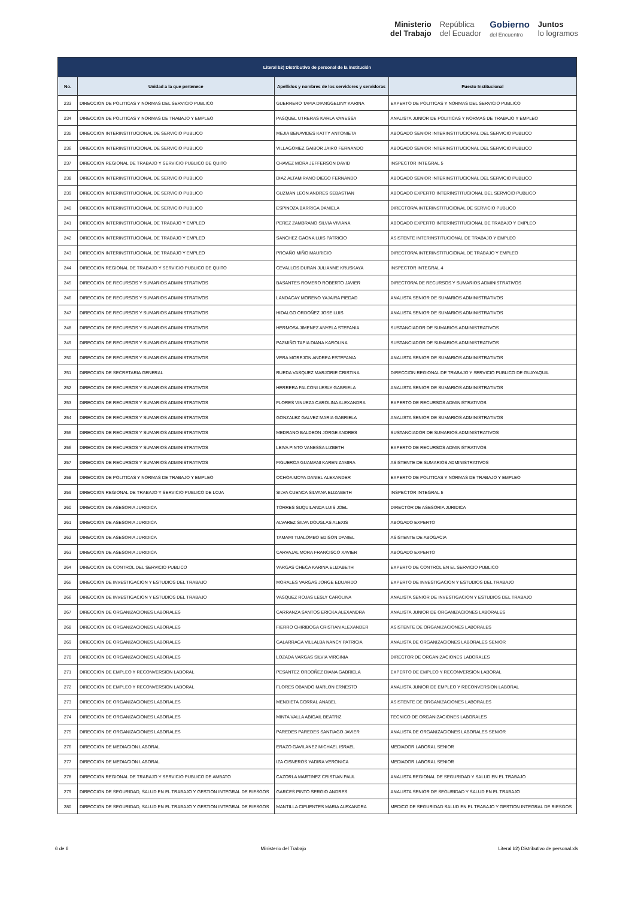Ministerio
del Trabajo
República
del Ecuador
Gobierno
del Encuentro
Juntos
lo logramos
| Literal b2) Distributivo de personal de la institución | | | |
| --- | --- | --- | --- |
| No. | Unidad a la que pertenece | Apellidos y nombres de los servidores y servidoras | Puesto Institucional |
| 233 | DIRECCION DE POLITICAS Y NORMAS DEL SERVICIO PUBLICO | GUERRERO TAPIA DIANGGELINY KARINA | EXPERTO DE POLITICAS Y NORMAS DEL SERVICIO PUBLICO |
| 234 | DIRECCION DE POLITICAS Y NORMAS DE TRABAJO Y EMPLEO | PASQUEL UTRERAS KARLA VANESSA | ANALISTA JUNIOR DE POLITICAS Y NORMAS DE TRABAJO Y EMPLEO |
| 235 | DIRECCION INTERINSTITUCIONAL DE SERVICIO PUBLICO | MEJIA BENAVIDES KATTY ANTONIETA | ABOGADO SENIOR INTERINSTITUCIONAL DEL SERVICIO PUBLICO |
| 236 | DIRECCION INTERINSTITUCIONAL DE SERVICIO PUBLICO | VILLAGOMEZ GAIBOR JAIRO FERNANDO | ABOGADO SENIOR INTERINSTITUCIONAL DEL SERVICIO PUBLICO |
| 237 | DIRECCION REGIONAL DE TRABAJO Y SERVICIO PUBLICO DE QUITO | CHAVEZ MORA JEFFERSON DAVID | INSPECTOR INTEGRAL 5 |
| 238 | DIRECCION INTERINSTITUCIONAL DE SERVICIO PUBLICO | DIAZ ALTAMIRANO DIEGO FERNANDO | ABOGADO SENIOR INTERINSTITUCIONAL DEL SERVICIO PUBLICO |
| 239 | DIRECCION INTERINSTITUCIONAL DE SERVICIO PUBLICO | GUZMAN LEON ANDRES SEBASTIAN | ABOGADO EXPERTO INTERINSTITUCIONAL DEL SERVICIO PUBLICO |
| 240 | DIRECCION INTERINSTITUCIONAL DE SERVICIO PUBLICO | ESPINOZA BARRIGA DANIELA | DIRECTOR/A INTERINSTITUCIONAL DE SERVICIO PUBLICO |
| 241 | DIRECCION INTERINSTITUCIONAL DE TRABAJO Y EMPLEO | PEREZ ZAMBRANO SILVIA VIVIANA | ABOGADO EXPERTO INTERINSTITUCIONAL DE TRABAJO Y EMPLEO |
| 242 | DIRECCION INTERINSTITUCIONAL DE TRABAJO Y EMPLEO | SANCHEZ GAONA LUIS PATRICIO | ASISTENTE INTERINSTITUCIONAL DE TRABAJO Y EMPLEO |
| 243 | DIRECCION INTERINSTITUCIONAL DE TRABAJO Y EMPLEO | PROAÑO MIÑO MAURICIO | DIRECTOR/A INTERINSTITUCIONAL DE TRABAJO Y EMPLEO |
| 244 | DIRECCION REGIONAL DE TRABAJO Y SERVICIO PUBLICO DE QUITO | CEVALLOS DURAN JULIANNE KRUSKAYA | INSPECTOR INTEGRAL 4 |
| 245 | DIRECCION DE RECURSOS Y SUMARIOS ADMINISTRATIVOS | BASANTES ROMERO ROBERTO JAVIER | DIRECTOR/A DE RECURSOS Y SUMARIOS ADMINISTRATIVOS |
| 246 | DIRECCION DE RECURSOS Y SUMARIOS ADMINISTRATIVOS | LANDACAY MORENO YAJAIRA PIEDAD | ANALISTA SENIOR DE SUMARIOS ADMINISTRATIVOS |
| 247 | DIRECCION DE RECURSOS Y SUMARIOS ADMINISTRATIVOS | HIDALGO ORDOÑEZ JOSE LUIS | ANALISTA SENIOR DE SUMARIOS ADMINISTRATIVOS |
| 248 | DIRECCION DE RECURSOS Y SUMARIOS ADMINISTRATIVOS | HERMOSA JIMENEZ ANYELA STEFANIA | SUSTANCIADOR DE SUMARIOS ADMINISTRATIVOS |
| 249 | DIRECCION DE RECURSOS Y SUMARIOS ADMINISTRATIVOS | PAZMIÑO TAPIA DIANA KAROLINA | SUSTANCIADOR DE SUMARIOS ADMINISTRATIVOS |
| 250 | DIRECCION DE RECURSOS Y SUMARIOS ADMINISTRATIVOS | VERA MOREJON ANDREA ESTEFANIA | ANALISTA SENIOR DE SUMARIOS ADMINISTRATIVOS |
| 251 | DIRECCION DE SECRETARIA GENERAL | RUEDA VASQUEZ MARJORIE CRISTINA | DIRECCION REGIONAL DE TRABAJO Y SERVICIO PUBLICO DE GUAYAQUIL |
| 252 | DIRECCION DE RECURSOS Y SUMARIOS ADMINISTRATIVOS | HERRERA FALCONI LESLY GABRIELA | ANALISTA SENIOR DE SUMARIOS ADMINISTRATIVOS |
| 253 | DIRECCION DE RECURSOS Y SUMARIOS ADMINISTRATIVOS | FLORES VINUEZA CAROLINA ALEXANDRA | EXPERTO DE RECURSOS ADMINISTRATIVOS |
| 254 | DIRECCION DE RECURSOS Y SUMARIOS ADMINISTRATIVOS | GONZALEZ GALVEZ MARIA GABRIELA | ANALISTA SENIOR DE SUMARIOS ADMINISTRATIVOS |
| 255 | DIRECCION DE RECURSOS Y SUMARIOS ADMINISTRATIVOS | MEDRANO BALDEON JORGE ANDRES | SUSTANCIADOR DE SUMARIOS ADMINISTRATIVOS |
| 256 | DIRECCION DE RECURSOS Y SUMARIOS ADMINISTRATIVOS | LEIVA PINTO VANESSA LIZBETH | EXPERTO DE RECURSOS ADMINISTRATIVOS |
| 257 | DIRECCION DE RECURSOS Y SUMARIOS ADMINISTRATIVOS | FIGUEROA GUAMANI KAREN ZAMIRA | ASISTENTE DE SUMARIOS ADMINISTRATIVOS |
| 258 | DIRECCION DE POLITICAS Y NORMAS DE TRABAJO Y EMPLEO | OCHOA MOYA DANIEL ALEXANDER | EXPERTO DE POLITICAS Y NORMAS DE TRABAJO Y EMPLEO |
| 259 | DIRECCION REGIONAL DE TRABAJO Y SERVICIO PUBLICO DE LOJA | SILVA CUENCA SILVANA ELIZABETH | INSPECTOR INTEGRAL 5 |
| 260 | DIRECCION DE ASESORIA JURIDICA | TORRES SUQUILANDA LUIS JOEL | DIRECTOR DE ASESORIA JURIDICA |
| 261 | DIRECCION DE ASESORIA JURIDICA | ALVAREZ SILVA DOUGLAS ALEXIS | ABOGADO EXPERTO |
| 262 | DIRECCION DE ASESORIA JURIDICA | TAMAMI TUALOMBO EDISON DANIEL | ASISTENTE DE ABOGACIA |
| 263 | DIRECCION DE ASESORIA JURIDICA | CARVAJAL MORA FRANCISCO XAVIER | ABOGADO EXPERTO |
| 264 | DIRECCION DE CONTROL DEL SERVICIO PUBLICO | VARGAS CHECA KARINA ELIZABETH | EXPERTO DE CONTROL EN EL SERVICIO PUBLICO |
| 265 | DIRECCION DE INVESTIGACION Y ESTUDIOS DEL TRABAJO | MORALES VARGAS JORGE EDUARDO | EXPERTO DE INVESTIGACION Y ESTUDIOS DEL TRABAJO |
| 266 | DIRECCION DE INVESTIGACION Y ESTUDIOS DEL TRABAJO | VASQUEZ ROJAS LESLY CAROLINA | ANALISTA SENIOR DE INVESTIGACION Y ESTUDIOS DEL TRABAJO |
| 267 | DIRECCION DE ORGANIZACIONES LABORALES | CARRANZA SANTOS ERICKA ALEXANDRA | ANALISTA JUNIOR DE ORGANIZACIONES LABORALES |
| 268 | DIRECCION DE ORGANIZACIONES LABORALES | FIERRO CHIRIBOGA CRISTIAN ALEXANDER | ASISTENTE DE ORGANIZACIONES LABORALES |
| 269 | DIRECCION DE ORGANIZACIONES LABORALES | GALARRAGA VILLALBA NANCY PATRICIA | ANALISTA DE ORGANIZACIONES LABORALES SENIOR |
| 270 | DIRECCION DE ORGANIZACIONES LABORALES | LOZADA VARGAS SILVIA VIRGINIA | DIRECTOR DE ORGANIZACIONES LABORALES |
| 271 | DIRECCION DE EMPLEO Y RECONVERSION LABORAL | PESANTEZ ORDOÑEZ DIANA GABRIELA | EXPERTO DE EMPLEO Y RECONVERSION LABORAL |
| 272 | DIRECCION DE EMPLEO Y RECONVERSION LABORAL | FLORES OBANDO MARLON ERNESTO | ANALISTA JUNIOR DE EMPLEO Y RECONVERSION LABORAL |
| 273 | DIRECCION DE ORGANIZACIONES LABORALES | MENDIETA CORRAL ANABEL | ASISTENTE DE ORGANIZACIONES LABORALES |
| 274 | DIRECCION DE ORGANIZACIONES LABORALES | MINTA VALLA ABIGAIL BEATRIZ | TECNICO DE ORGANIZACIONES LABORALES |
| 275 | DIRECCION DE ORGANIZACIONES LABORALES | PAREDES PAREDES SANTIAGO JAVIER | ANALISTA DE ORGANIZACIONES LABORALES SENIOR |
| 276 | DIRECCION DE MEDIACION LABORAL | ERAZO GAVILANEZ MICHAEL ISRAEL | MEDIADOR LABORAL SENIOR |
| 277 | DIRECCION DE MEDIACION LABORAL | IZA CISNEROS YADIRA VERONICA | MEDIADOR LABORAL SENIOR |
| 278 | DIRECCION REGIONAL DE TRABAJO Y SERVICIO PUBLICO DE AMBATO | CAZORLA MARTINEZ CRISTIAN PAUL | ANALISTA REGIONAL DE SEGURIDAD Y SALUD EN EL TRABAJO |
| 279 | DIRECCION DE SEGURIDAD, SALUD EN EL TRABAJO Y GESTION INTEGRAL DE RIESGOS | GARCES PINTO SERGIO ANDRES | ANALISTA SENIOR DE SEGURIDAD Y SALUD EN EL TRABAJO |
| 280 | DIRECCION DE SEGURIDAD, SALUD EN EL TRABAJO Y GESTION INTEGRAL DE RIESGOS | MANTILLA CIFUENTES MARIA ALEXANDRA | MEDICO DE SEGURIDAD SALUD EN EL TRABAJO Y GESTION INTEGRAL DE RIESGOS |
6 de 6 Ministerio del Trabajo Literal b2) Distributivo de personal.xls